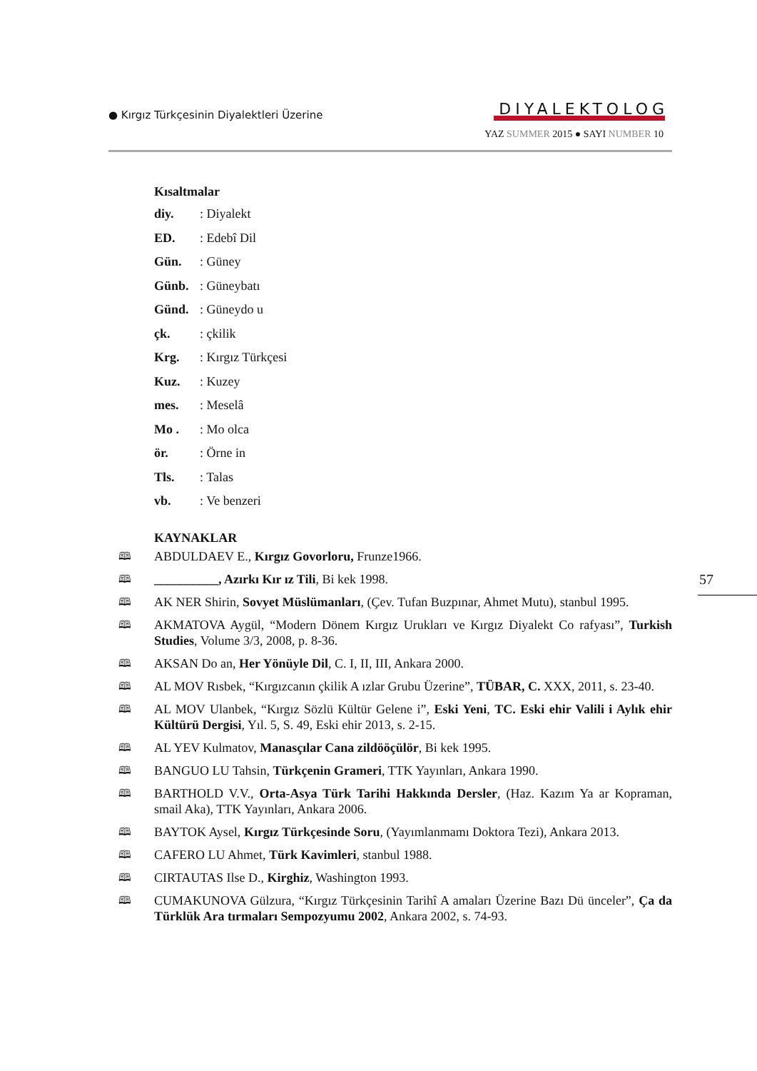● Kırgız Türkçesinin Diyalektleri Üzerine
DIYALEKTOLOG
YAZ SUMMER 2015 ● SAYI NUMBER 10
Kısaltmalar
diy.: Diyalekt
ED.: Edebî Dil
Gün.: Güney
Günb.: Güneybatı
Günd.: Güneydo u
çk.: çkilik
Krg.: Kırgız Türkçesi
Kuz.: Kuzey
mes.: Meselâ
Mo .: Mo olca
ör.: Örne in
Tls.: Talas
vb.: Ve benzeri
KAYNAKLAR
🕮 ABDULDAEV E., Kırgız Govorloru, Frunze1966.
🕮 __________, Azırkı Kır ız Tili, Bi kek 1998.
🕮 AK NER Shirin, Sovyet Müslümanları, (Çev. Tufan Buzpınar, Ahmet Mutu), stanbul 1995.
🕮 AKMATOVA Aygül, “Modern Dönem Kırgız Urukları ve Kırgız Diyalekt Co rafyası”, Turkish Studies, Volume 3/3, 2008, p. 8-36.
🕮 AKSAN Do an, Her Yönüyle Dil, C. I, II, III, Ankara 2000.
🕮 AL MOV Rısbek, “Kırgızcanın çkilik A ızlar Grubu Üzerine”, TÜBAR, C. XXX, 2011, s. 23-40.
🕮 AL MOV Ulanbek, “Kırgız Sözlü Kültür Gelene i”, Eski Yeni, TC. Eski ehir Valili i Aylık ehir Kültürü Dergisi, Yıl. 5, S. 49, Eski ehir 2013, s. 2-15.
🕮 AL YEV Kulmatov, Manasçılar Cana zildööçülör, Bi kek 1995.
🕮 BANGUO LU Tahsin, Türkçenin Grameri, TTK Yayınları, Ankara 1990.
🕮 BARTHOLD V.V., Orta-Asya Türk Tarihi Hakkında Dersler, (Haz. Kazım Ya ar Kopraman, smail Aka), TTK Yayınları, Ankara 2006.
🕮 BAYTOK Aysel, Kırgız Türkçesinde Soru, (Yayımlanmamı Doktora Tezi), Ankara 2013.
🕮 CAFERO LU Ahmet, Türk Kavimleri, stanbul 1988.
🕮 CIRTAUTAS Ilse D., Kirghiz, Washington 1993.
🕮 CUMAKUNOVA Gülzura, “Kırgız Türkçesinin Tarihî A amaları Üzerine Bazı Dü ünceler”, Ça da Türklük Ara tırmaları Sempozyumu 2002, Ankara 2002, s. 74-93.
57